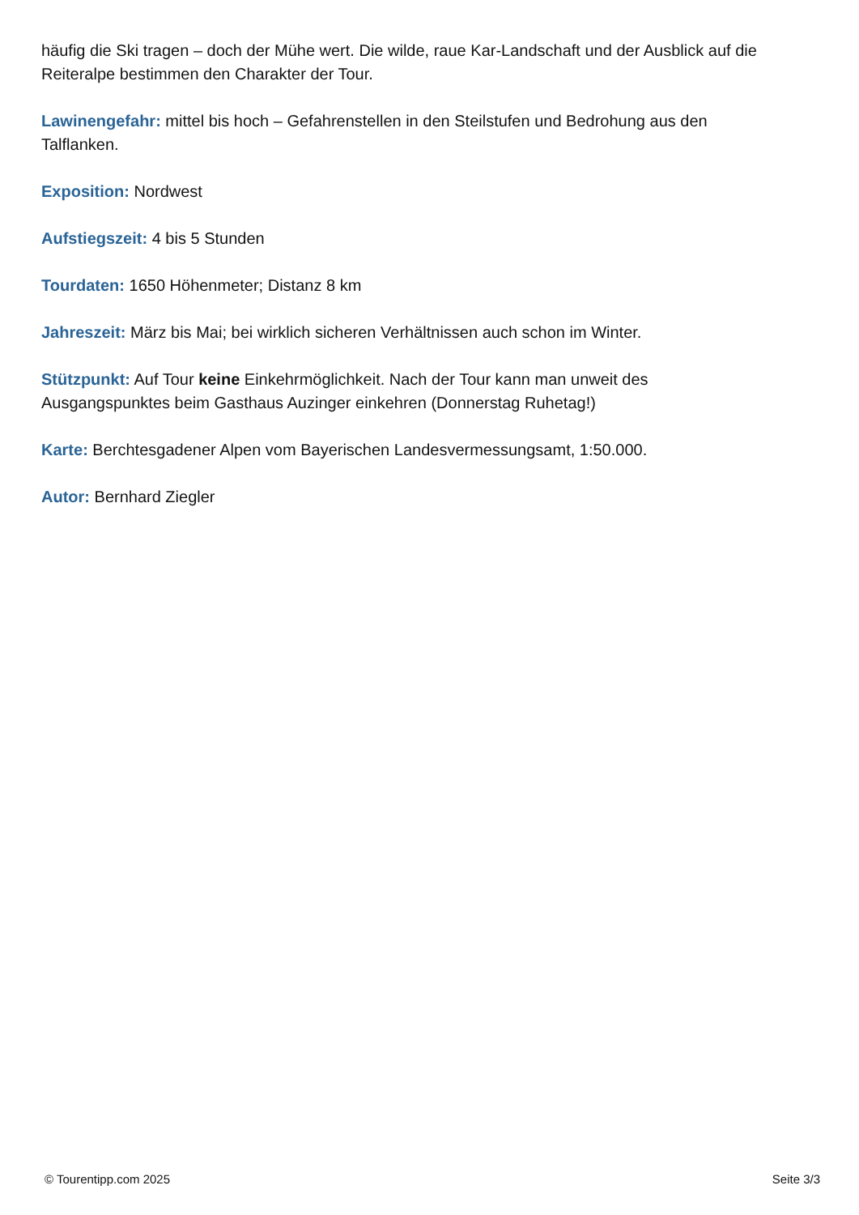häufig die Ski tragen – doch der Mühe wert. Die wilde, raue Kar-Landschaft und der Ausblick auf die Reiteralpe bestimmen den Charakter der Tour.
Lawinengefahr: mittel bis hoch – Gefahrenstellen in den Steilstufen und Bedrohung aus den
Talflanken.
Exposition: Nordwest
Aufstiegszeit: 4 bis 5 Stunden
Tourdaten: 1650 Höhenmeter; Distanz 8 km
Jahreszeit: März bis Mai; bei wirklich sicheren Verhältnissen auch schon im Winter.
Stützpunkt: Auf Tour keine Einkehrmöglichkeit. Nach der Tour kann man unweit des
Ausgangspunktes beim Gasthaus Auzinger einkehren (Donnerstag Ruhetag!)
Karte: Berchtesgadener Alpen vom Bayerischen Landesvermessungsamt, 1:50.000.
Autor: Bernhard Ziegler
© Tourentipp.com 2025 Seite 3/3